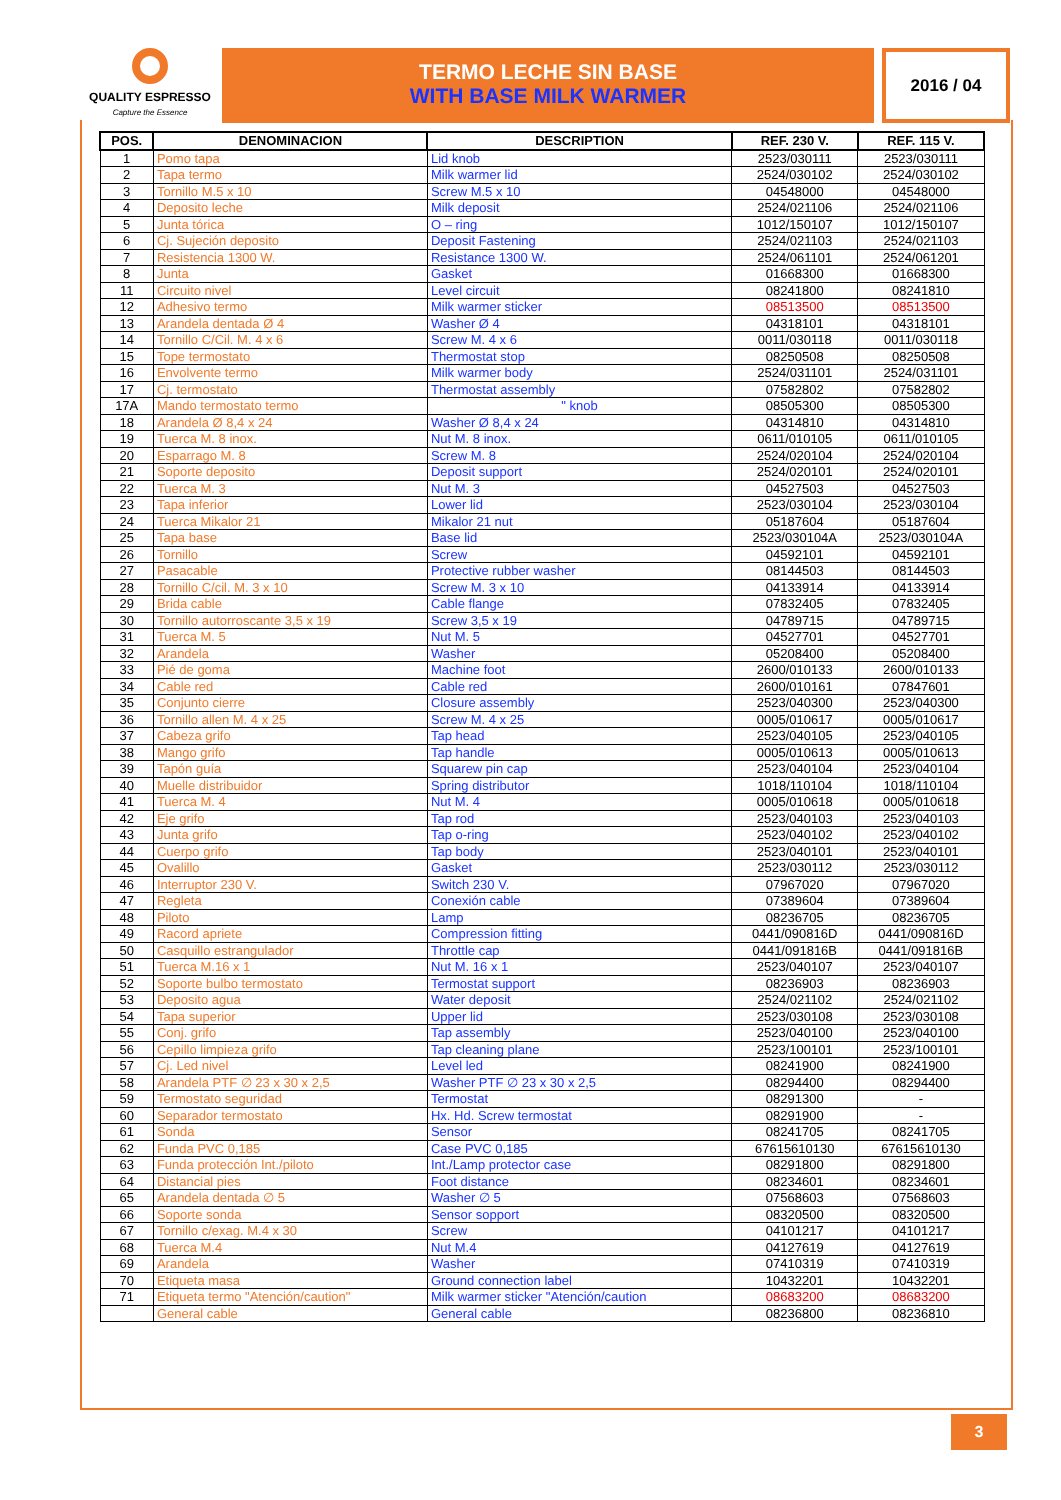QUALITY ESPRESSO
Capture the Essence
TERMO LECHE SIN BASE
WITH BASE MILK WARMER
2016 / 04
| POS. | DENOMINACION | DESCRIPTION | REF. 230 V. | REF. 115 V. |
| --- | --- | --- | --- | --- |
| 1 | Pomo tapa | Lid knob | 2523/030111 | 2523/030111 |
| 2 | Tapa termo | Milk warmer lid | 2524/030102 | 2524/030102 |
| 3 | Tornillo M.5 x 10 | Screw M.5 x 10 | 04548000 | 04548000 |
| 4 | Deposito leche | Milk deposit | 2524/021106 | 2524/021106 |
| 5 | Junta tórica | O – ring | 1012/150107 | 1012/150107 |
| 6 | Cj. Sujeción deposito | Deposit Fastening | 2524/021103 | 2524/021103 |
| 7 | Resistencia 1300 W. | Resistance 1300 W. | 2524/061101 | 2524/061201 |
| 8 | Junta | Gasket | 01668300 | 01668300 |
| 11 | Circuito nivel | Level circuit | 08241800 | 08241810 |
| 12 | Adhesivo termo | Milk warmer sticker | 08513500 | 08513500 |
| 13 | Arandela dentada Ø 4 | Washer Ø 4 | 04318101 | 04318101 |
| 14 | Tornillo C/Cil. M. 4 x 6 | Screw M. 4 x 6 | 0011/030118 | 0011/030118 |
| 15 | Tope termostato | Thermostat stop | 08250508 | 08250508 |
| 16 | Envolvente termo | Milk warmer body | 2524/031101 | 2524/031101 |
| 17 | Cj. termostato | Thermostat assembly | 07582802 | 07582802 |
| 17A | Mando termostato termo | " knob | 08505300 | 08505300 |
| 18 | Arandela Ø 8,4 x 24 | Washer Ø 8,4 x 24 | 04314810 | 04314810 |
| 19 | Tuerca M. 8 inox. | Nut M. 8 inox. | 0611/010105 | 0611/010105 |
| 20 | Esparrago M. 8 | Screw M. 8 | 2524/020104 | 2524/020104 |
| 21 | Soporte deposito | Deposit support | 2524/020101 | 2524/020101 |
| 22 | Tuerca M. 3 | Nut M. 3 | 04527503 | 04527503 |
| 23 | Tapa inferior | Lower lid | 2523/030104 | 2523/030104 |
| 24 | Tuerca Mikalor 21 | Mikalor 21 nut | 05187604 | 05187604 |
| 25 | Tapa base | Base lid | 2523/030104A | 2523/030104A |
| 26 | Tornillo | Screw | 04592101 | 04592101 |
| 27 | Pasacable | Protective rubber washer | 08144503 | 08144503 |
| 28 | Tornillo C/cil. M. 3 x 10 | Screw M. 3 x 10 | 04133914 | 04133914 |
| 29 | Brida cable | Cable flange | 07832405 | 07832405 |
| 30 | Tornillo autorroscante 3,5 x 19 | Screw 3,5 x 19 | 04789715 | 04789715 |
| 31 | Tuerca M. 5 | Nut M. 5 | 04527701 | 04527701 |
| 32 | Arandela | Washer | 05208400 | 05208400 |
| 33 | Pié de goma | Machine foot | 2600/010133 | 2600/010133 |
| 34 | Cable red | Cable red | 2600/010161 | 07847601 |
| 35 | Conjunto cierre | Closure assembly | 2523/040300 | 2523/040300 |
| 36 | Tornillo allen M. 4 x 25 | Screw M. 4 x 25 | 0005/010617 | 0005/010617 |
| 37 | Cabeza grifo | Tap head | 2523/040105 | 2523/040105 |
| 38 | Mango grifo | Tap handle | 0005/010613 | 0005/010613 |
| 39 | Tapón guía | Squarew pin cap | 2523/040104 | 2523/040104 |
| 40 | Muelle distribuidor | Spring distributor | 1018/110104 | 1018/110104 |
| 41 | Tuerca M. 4 | Nut M. 4 | 0005/010618 | 0005/010618 |
| 42 | Eje grifo | Tap rod | 2523/040103 | 2523/040103 |
| 43 | Junta grifo | Tap o-ring | 2523/040102 | 2523/040102 |
| 44 | Cuerpo grifo | Tap body | 2523/040101 | 2523/040101 |
| 45 | Ovalillo | Gasket | 2523/030112 | 2523/030112 |
| 46 | Interruptor 230 V. | Switch 230 V. | 07967020 | 07967020 |
| 47 | Regleta | Conexión cable | 07389604 | 07389604 |
| 48 | Piloto | Lamp | 08236705 | 08236705 |
| 49 | Racord apriete | Compression fitting | 0441/090816D | 0441/090816D |
| 50 | Casquillo estrangulador | Throttle cap | 0441/091816B | 0441/091816B |
| 51 | Tuerca M.16 x 1 | Nut M. 16 x 1 | 2523/040107 | 2523/040107 |
| 52 | Soporte bulbo termostato | Termostat support | 08236903 | 08236903 |
| 53 | Deposito agua | Water deposit | 2524/021102 | 2524/021102 |
| 54 | Tapa superior | Upper lid | 2523/030108 | 2523/030108 |
| 55 | Conj. grifo | Tap assembly | 2523/040100 | 2523/040100 |
| 56 | Cepillo limpieza grifo | Tap cleaning plane | 2523/100101 | 2523/100101 |
| 57 | Cj. Led nivel | Level led | 08241900 | 08241900 |
| 58 | Arandela PTF ∅ 23 x 30 x 2,5 | Washer PTF ∅ 23 x 30 x 2,5 | 08294400 | 08294400 |
| 59 | Termostato seguridad | Termostat | 08291300 | - |
| 60 | Separador termostato | Hx. Hd. Screw termostat | 08291900 | - |
| 61 | Sonda | Sensor | 08241705 | 08241705 |
| 62 | Funda PVC 0,185 | Case PVC 0,185 | 67615610130 | 67615610130 |
| 63 | Funda protección Int./piloto | Int./Lamp protector case | 08291800 | 08291800 |
| 64 | Distancial pies | Foot distance | 08234601 | 08234601 |
| 65 | Arandela dentada ∅ 5 | Washer ∅ 5 | 07568603 | 07568603 |
| 66 | Soporte sonda | Sensor sopport | 08320500 | 08320500 |
| 67 | Tornillo c/exag. M.4 x 30 | Screw | 04101217 | 04101217 |
| 68 | Tuerca M.4 | Nut M.4 | 04127619 | 04127619 |
| 69 | Arandela | Washer | 07410319 | 07410319 |
| 70 | Etiqueta masa | Ground connection label | 10432201 | 10432201 |
| 71 | Etiqueta termo "Atención/caution" | Milk warmer sticker "Atención/caution | 08683200 | 08683200 |
| | General cable | General cable | 08236800 | 08236810 |
3